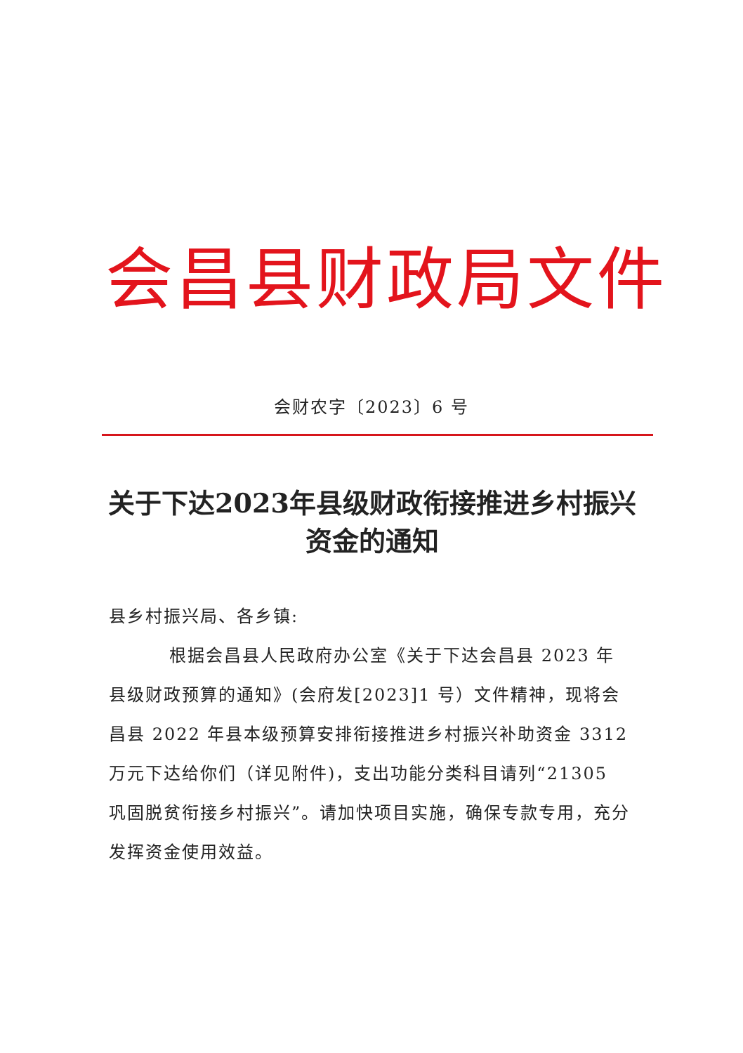会昌县财政局文件
会财农字〔2023〕6 号
关于下达2023年县级财政衔接推进乡村振兴资金的通知
县乡村振兴局、各乡镇:
根据会昌县人民政府办公室《关于下达会昌县 2023 年县级财政预算的通知》(会府发[2023]1 号）文件精神，现将会昌县 2022 年县本级预算安排衔接推进乡村振兴补助资金 3312 万元下达给你们（详见附件)，支出功能分类科目请列“21305 巩固脱贫衔接乡村振兴”。请加快项目实施，确保专款专用，充分发挥资金使用效益。